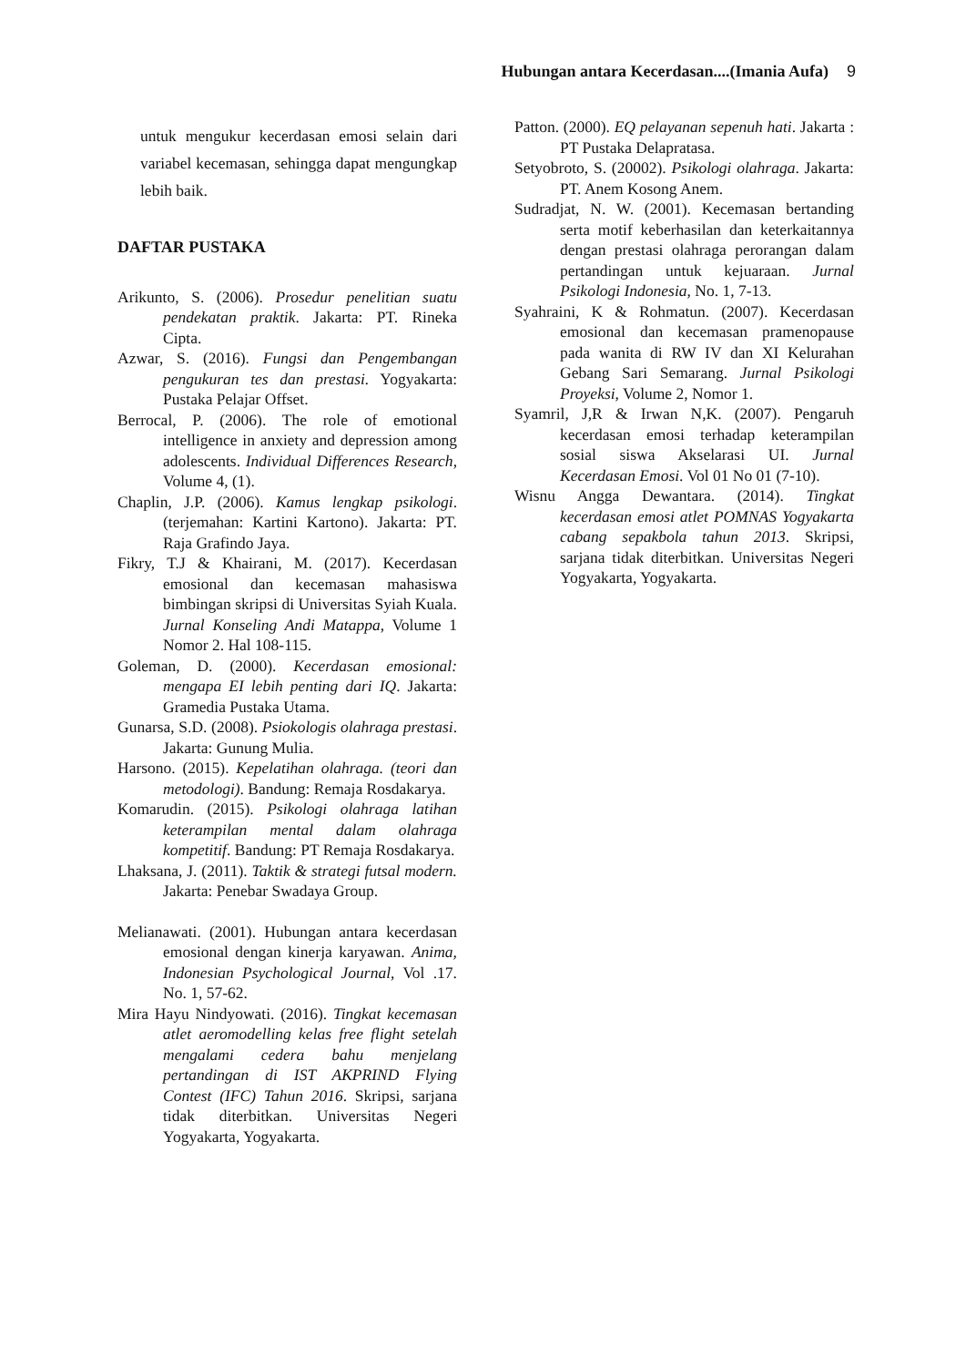Hubungan antara Kecerdasan....(Imania Aufa) 9
untuk mengukur kecerdasan emosi selain dari variabel kecemasan, sehingga dapat mengungkap lebih baik.
DAFTAR PUSTAKA
Arikunto, S. (2006). Prosedur penelitian suatu pendekatan praktik. Jakarta: PT. Rineka Cipta.
Azwar, S. (2016). Fungsi dan Pengembangan pengukuran tes dan prestasi. Yogyakarta: Pustaka Pelajar Offset.
Berrocal, P. (2006). The role of emotional intelligence in anxiety and depression among adolescents. Individual Differences Research, Volume 4, (1).
Chaplin, J.P. (2006). Kamus lengkap psikologi. (terjemahan: Kartini Kartono). Jakarta: PT. Raja Grafindo Jaya.
Fikry, T.J & Khairani, M. (2017). Kecerdasan emosional dan kecemasan mahasiswa bimbingan skripsi di Universitas Syiah Kuala. Jurnal Konseling Andi Matappa, Volume 1 Nomor 2. Hal 108-115.
Goleman, D. (2000). Kecerdasan emosional: mengapa EI lebih penting dari IQ. Jakarta: Gramedia Pustaka Utama.
Gunarsa, S.D. (2008). Psiokologis olahraga prestasi. Jakarta: Gunung Mulia.
Harsono. (2015). Kepelatihan olahraga. (teori dan metodologi). Bandung: Remaja Rosdakarya.
Komarudin. (2015). Psikologi olahraga latihan keterampilan mental dalam olahraga kompetitif. Bandung: PT Remaja Rosdakarya.
Lhaksana, J. (2011). Taktik & strategi futsal modern. Jakarta: Penebar Swadaya Group.
Melianawati. (2001). Hubungan antara kecerdasan emosional dengan kinerja karyawan. Anima, Indonesian Psychological Journal, Vol .17. No. 1, 57-62.
Mira Hayu Nindyowati. (2016). Tingkat kecemasan atlet aeromodelling kelas free flight setelah mengalami cedera bahu menjelang pertandingan di IST AKPRIND Flying Contest (IFC) Tahun 2016. Skripsi, sarjana tidak diterbitkan. Universitas Negeri Yogyakarta, Yogyakarta.
Patton. (2000). EQ pelayanan sepenuh hati. Jakarta : PT Pustaka Delapratasa.
Setyobroto, S. (20002). Psikologi olahraga. Jakarta: PT. Anem Kosong Anem.
Sudradjat, N. W. (2001). Kecemasan bertanding serta motif keberhasilan dan keterkaitannya dengan prestasi olahraga perorangan dalam pertandingan untuk kejuaraan. Jurnal Psikologi Indonesia, No. 1, 7-13.
Syahraini, K & Rohmatun. (2007). Kecerdasan emosional dan kecemasan pramenopause pada wanita di RW IV dan XI Kelurahan Gebang Sari Semarang. Jurnal Psikologi Proyeksi, Volume 2, Nomor 1.
Syamril, J,R & Irwan N,K. (2007). Pengaruh kecerdasan emosi terhadap keterampilan sosial siswa Akselarasi UI. Jurnal Kecerdasan Emosi. Vol 01 No 01 (7-10).
Wisnu Angga Dewantara. (2014). Tingkat kecerdasan emosi atlet POMNAS Yogyakarta cabang sepakbola tahun 2013. Skripsi, sarjana tidak diterbitkan. Universitas Negeri Yogyakarta, Yogyakarta.